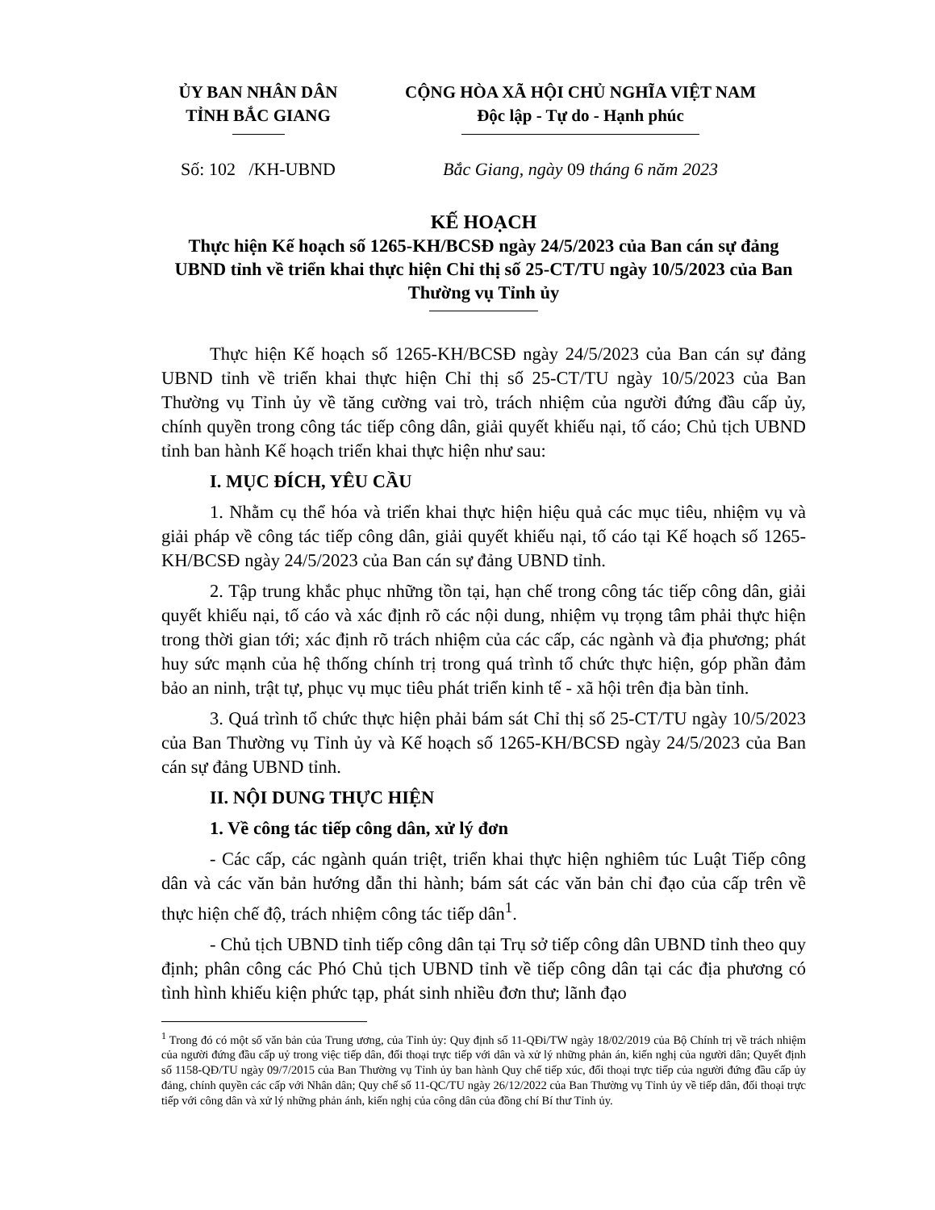ỦY BAN NHÂN DÂN
TỈNH BẮC GIANG
CỘNG HÒA XÃ HỘI CHỦ NGHĨA VIỆT NAM
Độc lập - Tự do - Hạnh phúc
Số: 102 /KH-UBND Bắc Giang, ngày 09 tháng 6 năm 2023
KẾ HOẠCH
Thực hiện Kế hoạch số 1265-KH/BCSĐ ngày 24/5/2023 của Ban cán sự đảng UBND tỉnh về triển khai thực hiện Chỉ thị số 25-CT/TU ngày 10/5/2023 của Ban Thường vụ Tỉnh ủy
Thực hiện Kế hoạch số 1265-KH/BCSĐ ngày 24/5/2023 của Ban cán sự đảng UBND tỉnh về triển khai thực hiện Chỉ thị số 25-CT/TU ngày 10/5/2023 của Ban Thường vụ Tỉnh ủy về tăng cường vai trò, trách nhiệm của người đứng đầu cấp ủy, chính quyền trong công tác tiếp công dân, giải quyết khiếu nại, tố cáo; Chủ tịch UBND tỉnh ban hành Kế hoạch triển khai thực hiện như sau:
I. MỤC ĐÍCH, YÊU CẦU
1. Nhằm cụ thể hóa và triển khai thực hiện hiệu quả các mục tiêu, nhiệm vụ và giải pháp về công tác tiếp công dân, giải quyết khiếu nại, tố cáo tại Kế hoạch số 1265-KH/BCSĐ ngày 24/5/2023 của Ban cán sự đảng UBND tỉnh.
2. Tập trung khắc phục những tồn tại, hạn chế trong công tác tiếp công dân, giải quyết khiếu nại, tố cáo và xác định rõ các nội dung, nhiệm vụ trọng tâm phải thực hiện trong thời gian tới; xác định rõ trách nhiệm của các cấp, các ngành và địa phương; phát huy sức mạnh của hệ thống chính trị trong quá trình tổ chức thực hiện, góp phần đảm bảo an ninh, trật tự, phục vụ mục tiêu phát triển kinh tế - xã hội trên địa bàn tỉnh.
3. Quá trình tổ chức thực hiện phải bám sát Chỉ thị số 25-CT/TU ngày 10/5/2023 của Ban Thường vụ Tỉnh ủy và Kế hoạch số 1265-KH/BCSĐ ngày 24/5/2023 của Ban cán sự đảng UBND tỉnh.
II. NỘI DUNG THỰC HIỆN
1. Về công tác tiếp công dân, xử lý đơn
- Các cấp, các ngành quán triệt, triển khai thực hiện nghiêm túc Luật Tiếp công dân và các văn bản hướng dẫn thi hành; bám sát các văn bản chỉ đạo của cấp trên về thực hiện chế độ, trách nhiệm công tác tiếp dân<sup>1</sup>.
- Chủ tịch UBND tỉnh tiếp công dân tại Trụ sở tiếp công dân UBND tỉnh theo quy định; phân công các Phó Chủ tịch UBND tỉnh về tiếp công dân tại các địa phương có tình hình khiếu kiện phức tạp, phát sinh nhiều đơn thư; lãnh đạo
<sup>1</sup> Trong đó có một số văn bản của Trung ương, của Tỉnh ủy: Quy định số 11-QĐi/TW ngày 18/02/2019 của Bộ Chính trị về trách nhiệm của người đứng đầu cấp uỷ trong việc tiếp dân, đối thoại trực tiếp với dân và xử lý những phản án, kiến nghị của người dân; Quyết định số 1158-QĐ/TU ngày 09/7/2015 của Ban Thường vụ Tỉnh ủy ban hành Quy chế tiếp xúc, đối thoại trực tiếp của người đứng đầu cấp ủy đảng, chính quyền các cấp với Nhân dân; Quy chế số 11-QC/TU ngày 26/12/2022 của Ban Thường vụ Tỉnh ủy về tiếp dân, đối thoại trực tiếp với công dân và xử lý những phản ánh, kiến nghị của công dân của đồng chí Bí thư Tỉnh ủy.